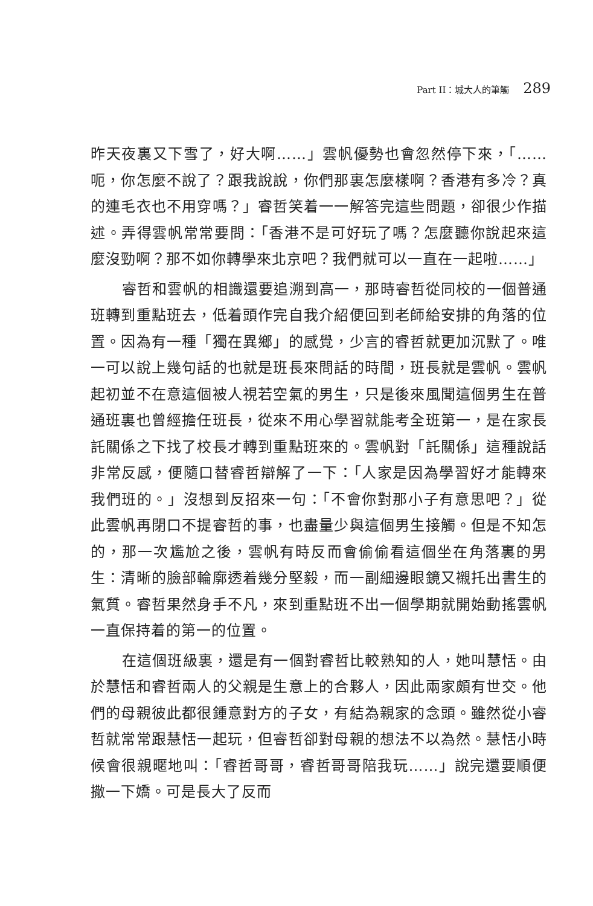Part II：城大人的筆觸 289
昨天夜裏又下雪了，好大啊……」雲帆優勢也會忽然停下來，「……呃，你怎麼不說了？跟我說說，你們那裏怎麼樣啊？香港有多冷？真的連毛衣也不用穿嗎？」睿哲笑着一一解答完這些問題，卻很少作描述。弄得雲帆常常要問：「香港不是可好玩了嗎？怎麼聽你說起來這麼沒勁啊？那不如你轉學來北京吧？我們就可以一直在一起啦……」
睿哲和雲帆的相識還要追溯到高一，那時睿哲從同校的一個普通班轉到重點班去，低着頭作完自我介紹便回到老師給安排的角落的位置。因為有一種「獨在異鄉」的感覺，少言的睿哲就更加沉默了。唯一可以說上幾句話的也就是班長來問話的時間，班長就是雲帆。雲帆起初並不在意這個被人視若空氣的男生，只是後來風聞這個男生在普通班裏也曾經擔任班長，從來不用心學習就能考全班第一，是在家長託關係之下找了校長才轉到重點班來的。雲帆對「託關係」這種說話非常反感，便隨口替睿哲辯解了一下：「人家是因為學習好才能轉來我們班的。」沒想到反招來一句：「不會你對那小子有意思吧？」從此雲帆再閉口不提睿哲的事，也盡量少與這個男生接觸。但是不知怎的，那一次尷尬之後，雲帆有時反而會偷偷看這個坐在角落裏的男生：清晰的臉部輪廓透着幾分堅毅，而一副細邊眼鏡又襯托出書生的氣質。睿哲果然身手不凡，來到重點班不出一個學期就開始動搖雲帆一直保持着的第一的位置。
在這個班級裏，還是有一個對睿哲比較熟知的人，她叫慧恬。由於慧恬和睿哲兩人的父親是生意上的合夥人，因此兩家頗有世交。他們的母親彼此都很鍾意對方的子女，有結為親家的念頭。雖然從小睿哲就常常跟慧恬一起玩，但睿哲卻對母親的想法不以為然。慧恬小時候會很親暱地叫：「睿哲哥哥，睿哲哥哥陪我玩……」說完還要順便撒一下嬌。可是長大了反而